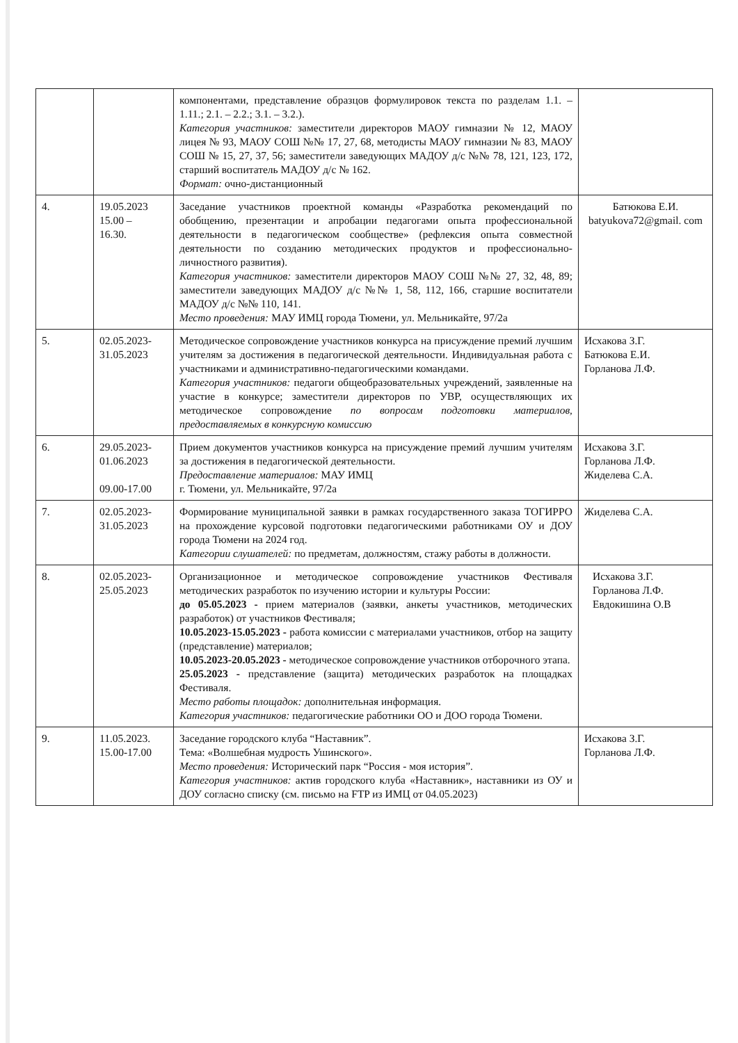| | | компонентами, представление образцов формулировок текста по разделам 1.1. – 1.11.; 2.1. – 2.2.; 3.1. – 3.2.). Категория участников: заместители директоров МАОУ гимназии № 12, МАОУ лицея № 93, МАОУ СОШ №№ 17, 27, 68, методисты МАОУ гимназии № 83, МАОУ СОШ № 15, 27, 37, 56; заместители заведующих МАДОУ д/с №№ 78, 121, 123, 172, старший воспитатель МАДОУ д/с № 162. Формат: очно-дистанционный | |
| 4. | 19.05.2023 15.00 – 16.30. | Заседание участников проектной команды «Разработка рекомендаций по обобщению, презентации и апробации педагогами опыта профессиональной деятельности в педагогическом сообществе» (рефлексия опыта совместной деятельности по созданию методических продуктов и профессионально-личностного развития). Категория участников: заместители директоров МАОУ СОШ №№ 27, 32, 48, 89; заместители заведующих МАДОУ д/с №№ 1, 58, 112, 166, старшие воспитатели МАДОУ д/с №№ 110, 141. Место проведения: МАУ ИМЦ города Тюмени, ул. Мельникайте, 97/2а | Батюкова Е.И. batyukova72@gmail. com |
| 5. | 02.05.2023- 31.05.2023 | Методическое сопровождение участников конкурса на присуждение премий лучшим учителям за достижения в педагогической деятельности. Индивидуальная работа с участниками и административно-педагогическими командами. Категория участников: педагоги общеобразовательных учреждений, заявленные на участие в конкурсе; заместители директоров по УВР, осуществляющих их методическое сопровождение по вопросам подготовки материалов, предоставляемых в конкурсную комиссию | Исхакова З.Г. Батюкова Е.И. Горланова Л.Ф. |
| 6. | 29.05.2023- 01.06.2023 09.00-17.00 | Прием документов участников конкурса на присуждение премий лучшим учителям за достижения в педагогической деятельности. Предоставление материалов: МАУ ИМЦ г. Тюмени, ул. Мельникайте, 97/2а | Исхакова З.Г. Горланова Л.Ф. Жиделева С.А. |
| 7. | 02.05.2023- 31.05.2023 | Формирование муниципальной заявки в рамках государственного заказа ТОГИРРО на прохождение курсовой подготовки педагогическими работниками ОУ и ДОУ города Тюмени на 2024 год. Категории слушателей: по предметам, должностям, стажу работы в должности. | Жиделева С.А. |
| 8. | 02.05.2023- 25.05.2023 | Организационное и методическое сопровождение участников Фестиваля методических разработок по изучению истории и культуры России: до 05.05.2023 - прием материалов (заявки, анкеты участников, методических разработок) от участников Фестиваля; 10.05.2023-15.05.2023 - работа комиссии с материалами участников, отбор на защиту (представление) материалов; 10.05.2023-20.05.2023 - методическое сопровождение участников отборочного этапа. 25.05.2023 - представление (защита) методических разработок на площадках Фестиваля. Место работы площадок: дополнительная информация. Категория участников: педагогические работники ОО и ДОО города Тюмени. | Исхакова З.Г. Горланова Л.Ф. Евдокишина О.В |
| 9. | 11.05.2023. 15.00-17.00 | Заседание городского клуба “Наставник”. Тема: «Волшебная мудрость Ушинского». Место проведения: Исторический парк “Россия - моя история”. Категория участников: актив городского клуба «Наставник», наставники из ОУ и ДОУ согласно списку (см. письмо на FTP из ИМЦ от 04.05.2023) | Исхакова З.Г. Горланова Л.Ф. |